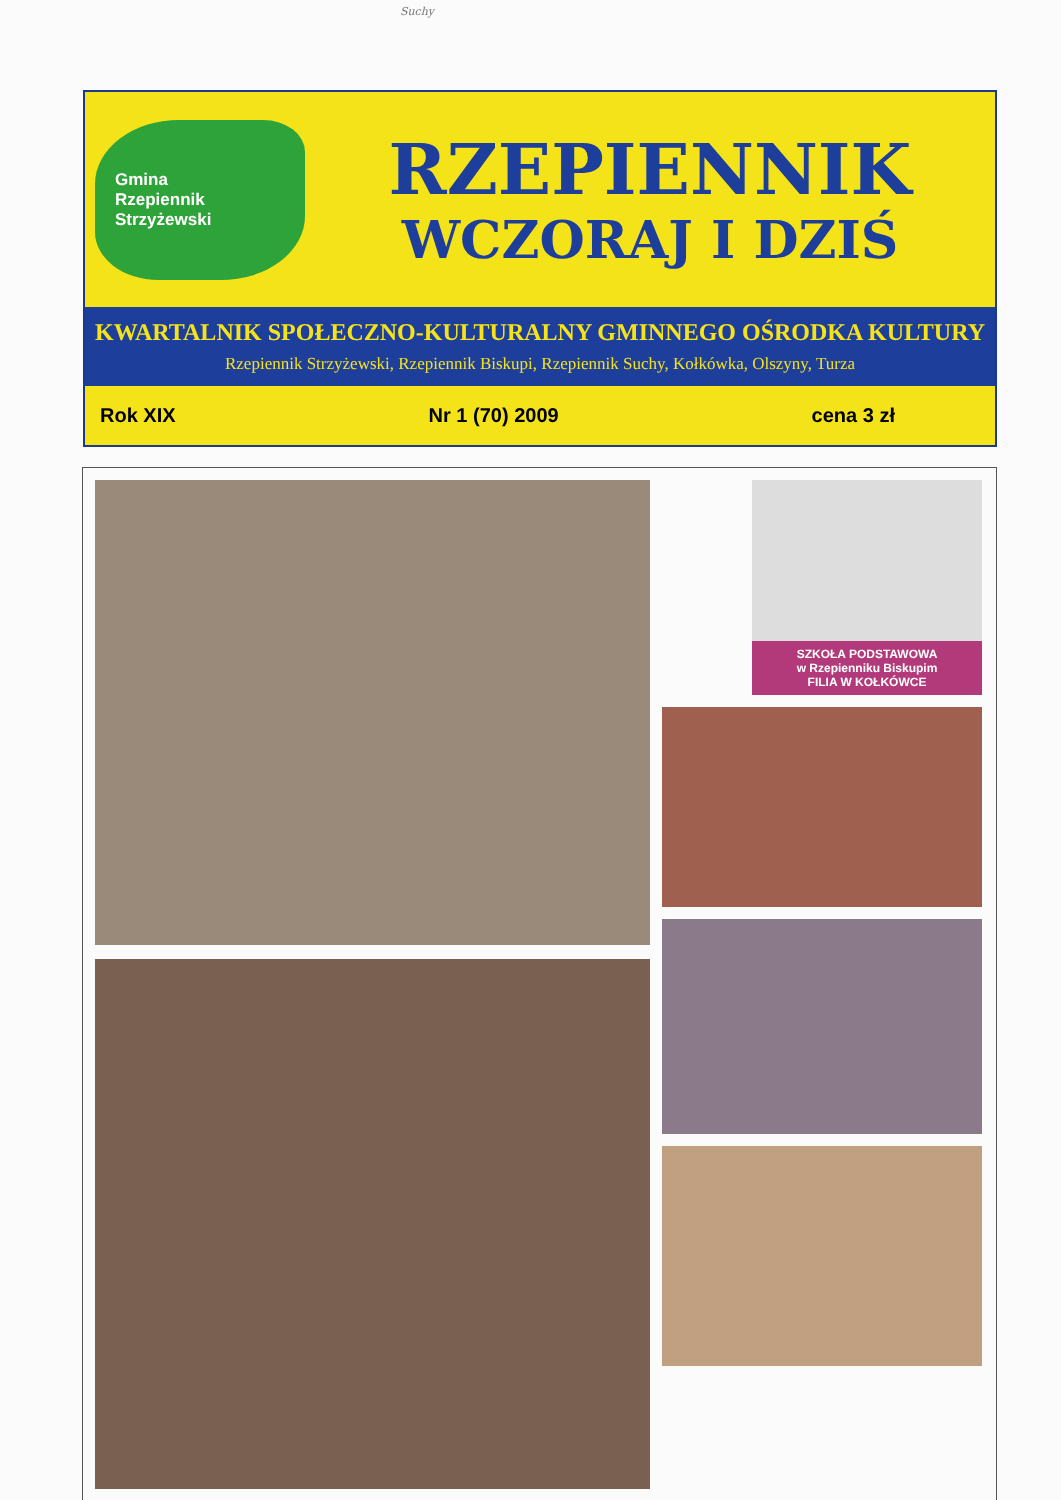Suchy
Gmina
Rzepiennik
Strzyżewski
RZEPIENNIK
WCZORAJ I DZIŚ
KWARTALNIK SPOŁECZNO-KULTURALNY GMINNEGO OŚRODKA KULTURY
Rzepiennik Strzyżewski, Rzepiennik Biskupi, Rzepiennik Suchy, Kołkówka, Olszyny, Turza
Rok XIX Nr 1 (70) 2009 cena 3 zł
SZKOŁA PODSTAWOWA
w Rzepienniku Biskupim
FILIA W KOŁKÓWCE